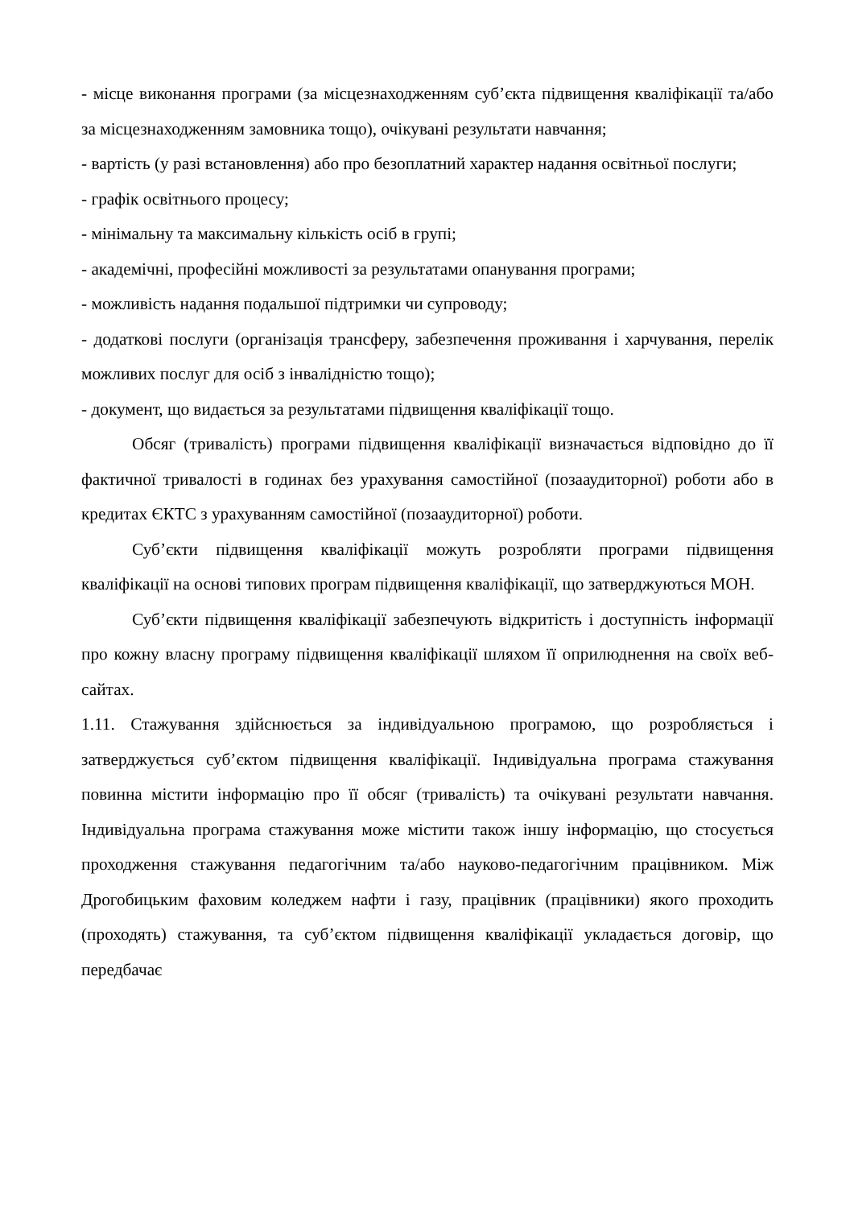- місце виконання програми (за місцезнаходженням суб’єкта підвищення кваліфікації та/або за місцезнаходженням замовника тощо), очікувані результати навчання;
- вартість (у разі встановлення) або про безоплатний характер надання освітньої послуги;
- графік освітнього процесу;
- мінімальну та максимальну кількість осіб в групі;
- академічні, професійні можливості за результатами опанування програми;
- можливість надання подальшої підтримки чи супроводу;
- додаткові послуги (організація трансферу, забезпечення проживання і харчування, перелік можливих послуг для осіб з інвалідністю тощо);
- документ, що видається за результатами підвищення кваліфікації тощо.
Обсяг (тривалість) програми підвищення кваліфікації визначається відповідно до її фактичної тривалості в годинах без урахування самостійної (позааудиторної) роботи або в кредитах ЄКТС з урахуванням самостійної (позааудиторної) роботи.
Суб’єкти підвищення кваліфікації можуть розробляти програми підвищення кваліфікації на основі типових програм підвищення кваліфікації, що затверджуються МОН.
Суб’єкти підвищення кваліфікації забезпечують відкритість і доступність інформації про кожну власну програму підвищення кваліфікації шляхом її оприлюднення на своїх веб-сайтах.
1.11. Стажування здійснюється за індивідуальною програмою, що розробляється і затверджується суб’єктом підвищення кваліфікації. Індивідуальна програма стажування повинна містити інформацію про її обсяг (тривалість) та очікувані результати навчання. Індивідуальна програма стажування може містити також іншу інформацію, що стосується проходження стажування педагогічним та/або науково-педагогічним працівником. Між Дрогобицьким фаховим коледжем нафти і газу, працівник (працівники) якого проходить (проходять) стажування, та суб’єктом підвищення кваліфікації укладається договір, що передбачає